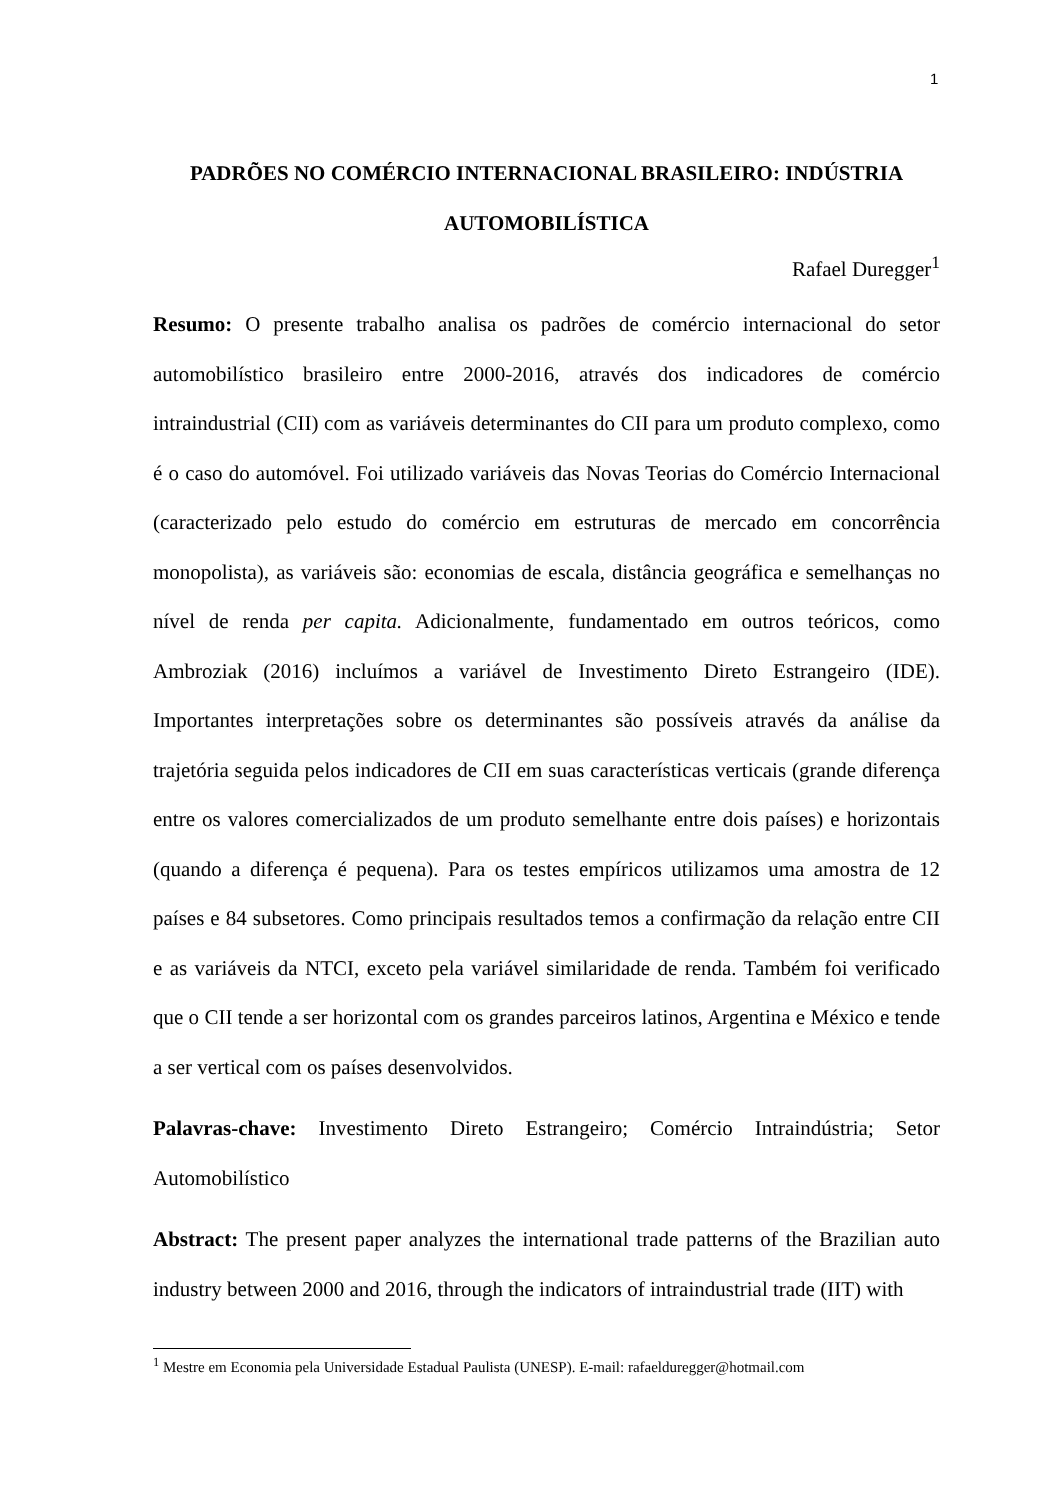1
PADRÕES NO COMÉRCIO INTERNACIONAL BRASILEIRO: INDÚSTRIA AUTOMOBILÍSTICA
Rafael Duregger<sup>1</sup>
Resumo: O presente trabalho analisa os padrões de comércio internacional do setor automobilístico brasileiro entre 2000-2016, através dos indicadores de comércio intraindustrial (CII) com as variáveis determinantes do CII para um produto complexo, como é o caso do automóvel. Foi utilizado variáveis das Novas Teorias do Comércio Internacional (caracterizado pelo estudo do comércio em estruturas de mercado em concorrência monopolista), as variáveis são: economias de escala, distância geográfica e semelhanças no nível de renda per capita. Adicionalmente, fundamentado em outros teóricos, como Ambroziak (2016) incluímos a variável de Investimento Direto Estrangeiro (IDE). Importantes interpretações sobre os determinantes são possíveis através da análise da trajetória seguida pelos indicadores de CII em suas características verticais (grande diferença entre os valores comercializados de um produto semelhante entre dois países) e horizontais (quando a diferença é pequena). Para os testes empíricos utilizamos uma amostra de 12 países e 84 subsetores. Como principais resultados temos a confirmação da relação entre CII e as variáveis da NTCI, exceto pela variável similaridade de renda. Também foi verificado que o CII tende a ser horizontal com os grandes parceiros latinos, Argentina e México e tende a ser vertical com os países desenvolvidos.
Palavras-chave: Investimento Direto Estrangeiro; Comércio Intraindústria; Setor Automobilístico
Abstract: The present paper analyzes the international trade patterns of the Brazilian auto industry between 2000 and 2016, through the indicators of intraindustrial trade (IIT) with
<sup>1</sup> Mestre em Economia pela Universidade Estadual Paulista (UNESP). E-mail: rafaelduregger@hotmail.com